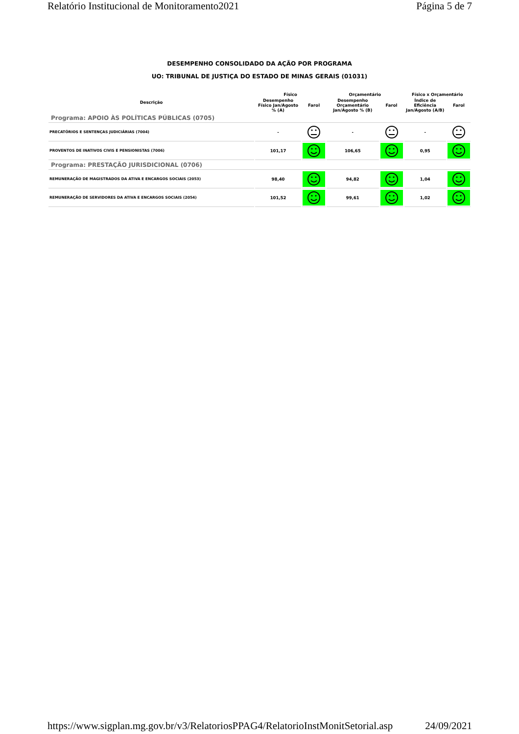Relatório Institucional de Monitoramento2021 Página 5 de 7
DESEMPENHO CONSOLIDADO DA AÇÃO POR PROGRAMA
UO: TRIBUNAL DE JUSTIÇA DO ESTADO DE MINAS GERAIS (01031)
| Descrição | Físico | | Orçamentário | | Físico x Orçamentário | |
| --- | --- | --- | --- | --- | --- | --- |
| | Desempenho Físico Jan/Agosto % (A) | Farol | Desempenho Orçamentário Jan/Agosto % (B) | Farol | Índice de Eficiência Jan/Agosto (A/B) | Farol |
| Programa: APOIO ÀS POLÍTICAS PÚBLICAS (0705) | | | | | | |
| PRECATÓRIOS E SENTENÇAS JUDICIÁRIAS (7004) | - | | - | | - | |
| PROVENTOS DE INATIVOS CIVIS E PENSIONISTAS (7006) | 101,17 | | 106,65 | | 0,95 | |
| Programa: PRESTAÇÃO JURISDICIONAL (0706) | | | | | | |
| REMUNERAÇÃO DE MAGISTRADOS DA ATIVA E ENCARGOS SOCIAIS (2053) | 98,40 | | 94,82 | | 1,04 | |
| REMUNERAÇÃO DE SERVIDORES DA ATIVA E ENCARGOS SOCIAIS (2054) | 101,52 | | 99,61 | | 1,02 | |
https://www.sigplan.mg.gov.br/v3/RelatoriosPPAG4/RelatorioInstMonitSetorial.asp 24/09/2021